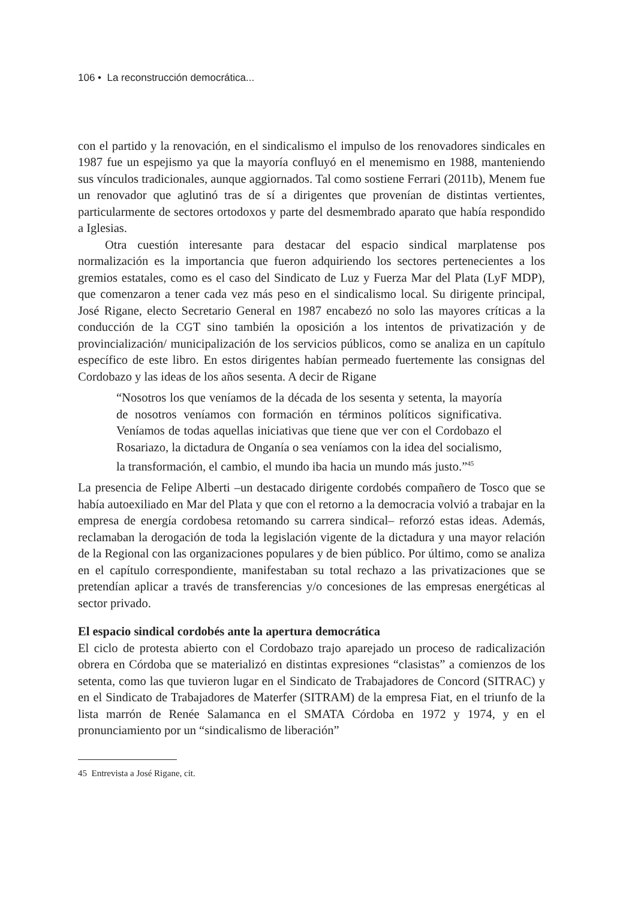106 • La reconstrucción democrática...
con el partido y la renovación, en el sindicalismo el impulso de los renovadores sindicales en 1987 fue un espejismo ya que la mayoría confluyó en el menemismo en 1988, manteniendo sus vínculos tradicionales, aunque aggiornados. Tal como sostiene Ferrari (2011b), Menem fue un renovador que aglutinó tras de sí a dirigentes que provenían de distintas vertientes, particularmente de sectores ortodoxos y parte del desmembrado aparato que había respondido a Iglesias.
Otra cuestión interesante para destacar del espacio sindical marplatense pos normalización es la importancia que fueron adquiriendo los sectores pertenecientes a los gremios estatales, como es el caso del Sindicato de Luz y Fuerza Mar del Plata (LyF MDP), que comenzaron a tener cada vez más peso en el sindicalismo local. Su dirigente principal, José Rigane, electo Secretario General en 1987 encabezó no solo las mayores críticas a la conducción de la CGT sino también la oposición a los intentos de privatización y de provincialización/ municipalización de los servicios públicos, como se analiza en un capítulo específico de este libro. En estos dirigentes habían permeado fuertemente las consignas del Cordobazo y las ideas de los años sesenta. A decir de Rigane
“Nosotros los que veníamos de la década de los sesenta y setenta, la mayoría de nosotros veníamos con formación en términos políticos significativa. Veníamos de todas aquellas iniciativas que tiene que ver con el Cordobazo el Rosariazo, la dictadura de Onganía o sea veníamos con la idea del socialismo, la transformación, el cambio, el mundo iba hacia un mundo más justo.”<sup>45</sup>
La presencia de Felipe Alberti –un destacado dirigente cordobés compañero de Tosco que se había autoexiliado en Mar del Plata y que con el retorno a la democracia volvió a trabajar en la empresa de energía cordobesa retomando su carrera sindical– reforzó estas ideas. Además, reclamaban la derogación de toda la legislación vigente de la dictadura y una mayor relación de la Regional con las organizaciones populares y de bien público. Por último, como se analiza en el capítulo correspondiente, manifestaban su total rechazo a las privatizaciones que se pretendían aplicar a través de transferencias y/o concesiones de las empresas energéticas al sector privado.
El espacio sindical cordobés ante la apertura democrática
El ciclo de protesta abierto con el Cordobazo trajo aparejado un proceso de radicalización obrera en Córdoba que se materializó en distintas expresiones “clasistas” a comienzos de los setenta, como las que tuvieron lugar en el Sindicato de Trabajadores de Concord (SITRAC) y en el Sindicato de Trabajadores de Materfer (SITRAM) de la empresa Fiat, en el triunfo de la lista marrón de Renée Salamanca en el SMATA Córdoba en 1972 y 1974, y en el pronunciamiento por un “sindicalismo de liberación”
45 Entrevista a José Rigane, cit.